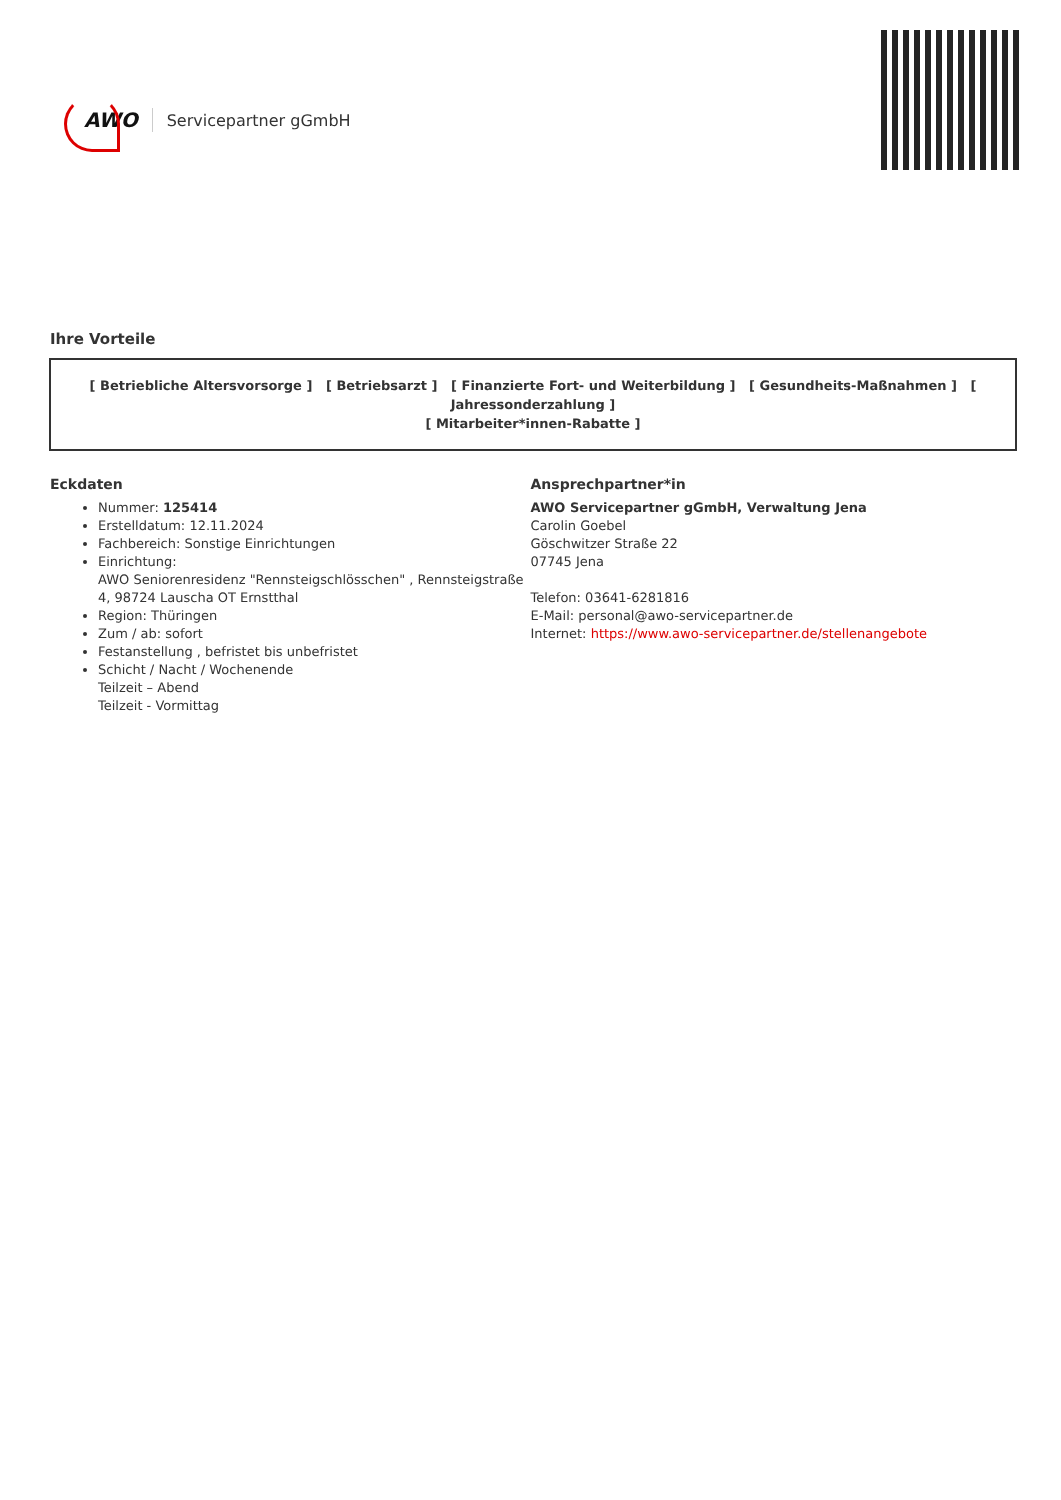AWO Servicepartner gGmbH
Ihre Vorteile
[ Betriebliche Altersvorsorge ] [ Betriebsarzt ] [ Finanzierte Fort- und Weiterbildung ] [ Gesundheits-Maßnahmen ] [ Jahressonderzahlung ]
[ Mitarbeiter*innen-Rabatte ]
Eckdaten
Nummer: 125414
Erstelldatum: 12.11.2024
Fachbereich: Sonstige Einrichtungen
Einrichtung:
AWO Seniorenresidenz "Rennsteigschlösschen" , Rennsteigstraße 4, 98724 Lauscha OT Ernstthal
Region: Thüringen
Zum / ab: sofort
Festanstellung , befristet bis unbefristet
Schicht / Nacht / Wochenende
Teilzeit – Abend
Teilzeit - Vormittag
Ansprechpartner*in
AWO Servicepartner gGmbH, Verwaltung Jena
Carolin Goebel
Göschwitzer Straße 22
07745 Jena
Telefon: 03641-6281816
E-Mail: personal@awo-servicepartner.de
Internet: https://www.awo-servicepartner.de/stellenangebote